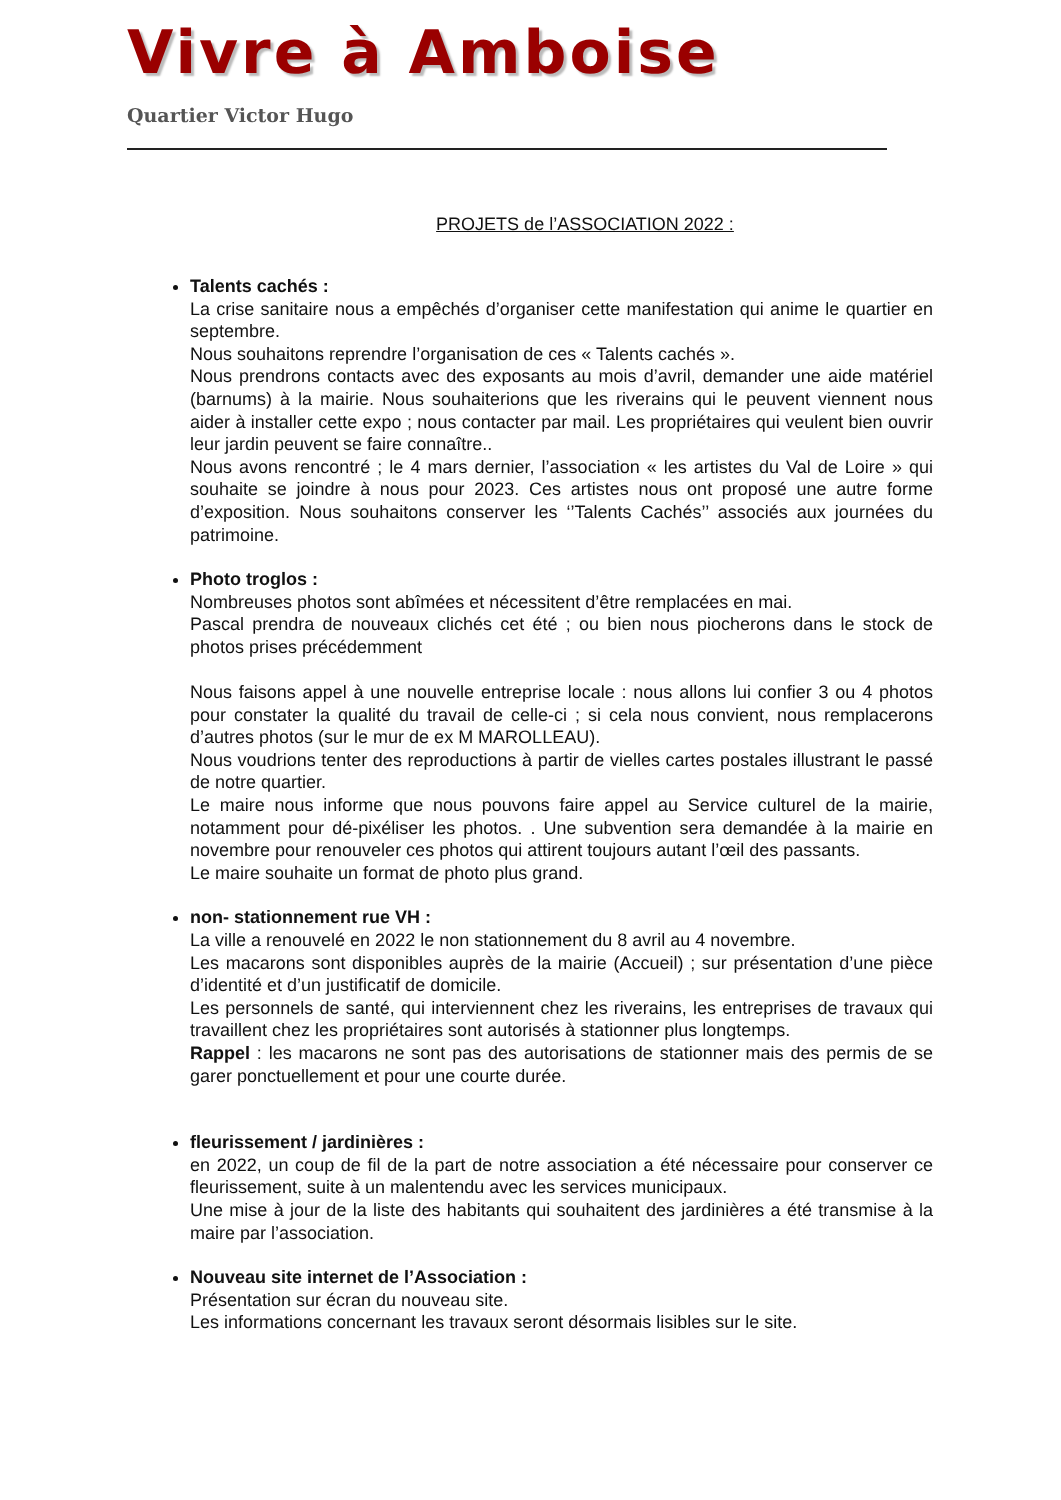Vivre à Amboise
Quartier Victor Hugo
PROJETS de l’ASSOCIATION 2022 :
Talents cachés :
La crise sanitaire nous a empêchés d’organiser cette manifestation qui anime le quartier en septembre.
Nous souhaitons reprendre l’organisation de ces « Talents cachés ».
Nous prendrons contacts avec des exposants au mois d’avril, demander une aide matériel (barnums) à la mairie. Nous souhaiterions que les riverains qui le peuvent viennent nous aider à installer cette expo ; nous contacter par mail. Les propriétaires qui veulent bien ouvrir leur jardin peuvent se faire connaître..
Nous avons rencontré ; le 4 mars dernier, l’association « les artistes du Val de Loire » qui souhaite se joindre à nous pour 2023. Ces artistes nous ont proposé une autre forme d’exposition. Nous souhaitons conserver les ‘’Talents Cachés’’ associés aux journées du patrimoine.
Photo troglos :
Nombreuses photos sont abîmées et nécessitent d’être remplacées en mai.
Pascal prendra de nouveaux clichés cet été ; ou bien nous piocherons dans le stock de photos prises précédemment
Nous faisons appel à une nouvelle entreprise locale : nous allons lui confier 3 ou 4 photos pour constater la qualité du travail de celle-ci ; si cela nous convient, nous remplacerons d’autres photos (sur le mur de ex M MAROLLEAU).
Nous voudrions tenter des reproductions à partir de vielles cartes postales illustrant le passé de notre quartier.
Le maire nous informe que nous pouvons faire appel au Service culturel de la mairie, notamment pour dé-pixéliser les photos. . Une subvention sera demandée à la mairie en novembre pour renouveler ces photos qui attirent toujours autant l’œil des passants.
Le maire souhaite un format de photo plus grand.
non- stationnement rue VH :
La ville a renouvelé en 2022 le non stationnement du 8 avril au 4 novembre.
Les macarons sont disponibles auprès de la mairie (Accueil) ; sur présentation d’une pièce d’identité et d’un justificatif de domicile.
Les personnels de santé, qui interviennent chez les riverains, les entreprises de travaux qui travaillent chez les propriétaires sont autorisés à stationner plus longtemps.
Rappel : les macarons ne sont pas des autorisations de stationner mais des permis de se garer ponctuellement et pour une courte durée.
fleurissement / jardinières :
en 2022, un coup de fil de la part de notre association a été nécessaire pour conserver ce fleurissement, suite à un malentendu avec les services municipaux.
Une mise à jour de la liste des habitants qui souhaitent des jardinières a été transmise à la maire par l’association.
Nouveau site internet de l’Association :
Présentation sur écran du nouveau site.
Les informations concernant les travaux seront désormais lisibles sur le site.